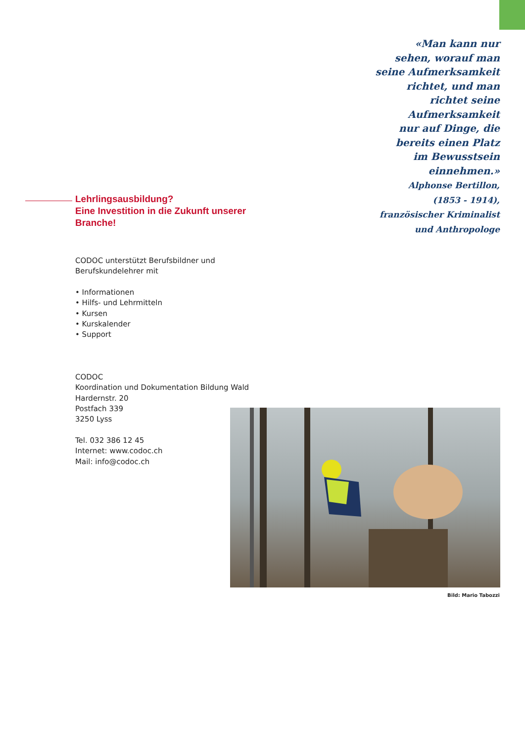«Man kann nur
sehen, worauf man
seine Aufmerksamkeit
richtet, und man
richtet seine
Aufmerksamkeit
nur auf Dinge, die
bereits einen Platz
im Bewusstsein
einnehmen.»
Alphonse Bertillon,
(1853 - 1914),
französischer Kriminalist
und Anthropologe
Lehrlingsausbildung?
Eine Investition in die Zukunft unserer Branche!
CODOC unterstützt Berufsbildner und Berufskundelehrer mit
• Informationen
• Hilfs- und Lehrmitteln
• Kursen
• Kurskalender
• Support
CODOC
Koordination und Dokumentation Bildung Wald
Hardernstr. 20
Postfach 339
3250 Lyss
Tel. 032 386 12 45
Internet: www.codoc.ch
Mail: info@codoc.ch
Bild: Mario Tabozzi